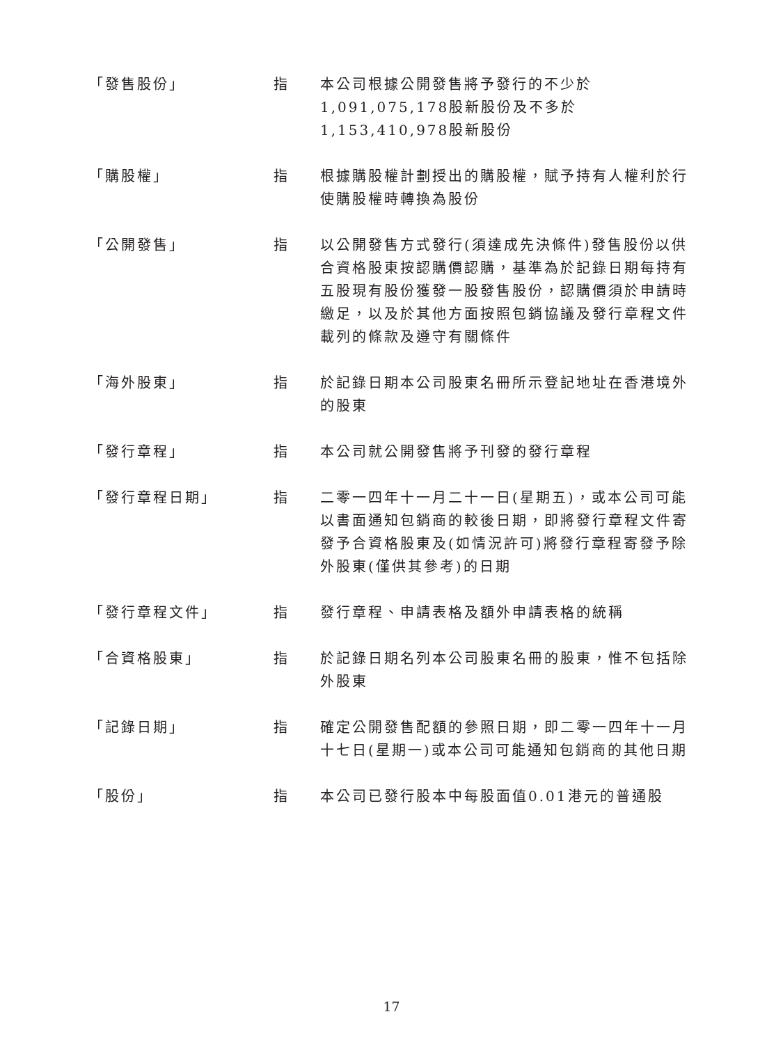「發售股份」 指 本公司根據公開發售將予發行的不少於1,091,075,178股新股份及不多於1,153,410,978股新股份
「購股權」 指 根據購股權計劃授出的購股權，賦予持有人權利於行使購股權時轉換為股份
「公開發售」 指 以公開發售方式發行(須達成先決條件)發售股份以供合資格股東按認購價認購，基準為於記錄日期每持有五股現有股份獲發一股發售股份，認購價須於申請時繳足，以及於其他方面按照包銷協議及發行章程文件載列的條款及遵守有關條件
「海外股東」 指 於記錄日期本公司股東名冊所示登記地址在香港境外的股東
「發行章程」 指 本公司就公開發售將予刊發的發行章程
「發行章程日期」 指 二零一四年十一月二十一日(星期五)，或本公司可能以書面通知包銷商的較後日期，即將發行章程文件寄發予合資格股東及(如情況許可)將發行章程寄發予除外股東(僅供其參考)的日期
「發行章程文件」 指 發行章程、申請表格及額外申請表格的統稱
「合資格股東」 指 於記錄日期名列本公司股東名冊的股東，惟不包括除外股東
「記錄日期」 指 確定公開發售配額的參照日期，即二零一四年十一月十七日(星期一)或本公司可能通知包銷商的其他日期
「股份」 指 本公司已發行股本中每股面值0.01港元的普通股
17